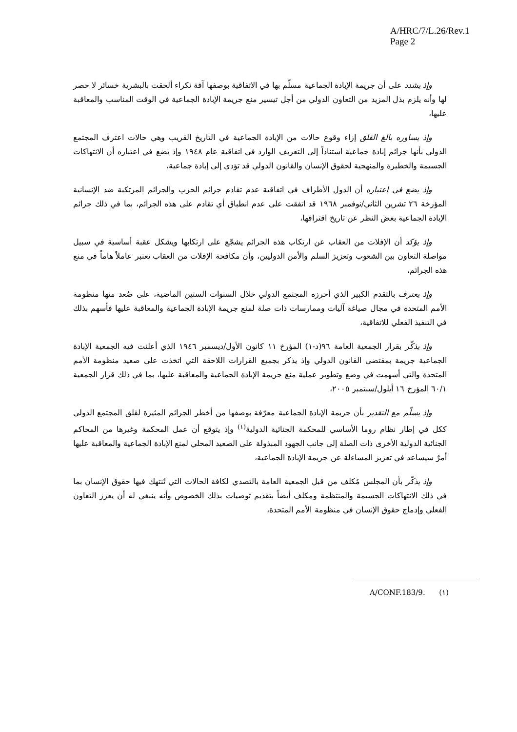A/HRC/7/L.26/Rev.1
Page 2
وإذ يشدد على أن جريمة الإبادة الجماعية مسلّم بها في الاتفاقية بوصفها آفة نكراء ألحقت بالبشرية خسائر لا حصر لها وأنه يلزم بذل المزيد من التعاون الدولي من أجل تيسير منع جريمة الإبادة الجماعية في الوقت المناسب والمعاقبة عليها،
وإذ يساوره بالغ القلق إزاء وقوع حالات من الإبادة الجماعية في التاريخ القريب وهي حالات اعترف المجتمع الدولي بأنها جرائم إبادة جماعية استناداً إلى التعريف الوارد في اتفاقية عام ١٩٤٨ وإذ يضع في اعتباره أن الانتهاكات الجسيمة والخطيرة والمنهجية لحقوق الإنسان والقانون الدولي قد تؤدي إلى إبادة جماعية،
وإذ يضع في اعتباره أن الدول الأطراف في اتفاقية عدم تقادم جرائم الحرب والجرائم المرتكبة ضد الإنسانية المؤرخة ٢٦ تشرين الثاني/نوفمبر ١٩٦٨ قد اتفقت على عدم انطباق أي تقادم على هذه الجرائم، بما في ذلك جرائم الإبادة الجماعية بغض النظر عن تاريخ اقترافها،
وإذ يؤكد أن الإفلات من العقاب عن ارتكاب هذه الجرائم يشجّع على ارتكابها ويشكل عقبة أساسية في سبيل مواصلة التعاون بين الشعوب وتعزيز السلم والأمن الدوليين، وأن مكافحة الإفلات من العقاب تعتبر عاملاً هاماً في منع هذه الجرائم،
وإذ يعترف بالتقدم الكبير الذي أحرزه المجتمع الدولي خلال السنوات الستين الماضية، على صُعد منها منظومة الأمم المتحدة في مجال صياغة آليات وممارسات ذات صلة لمنع جريمة الإبادة الجماعية والمعاقبة عليها فأسهم بذلك في التنفيذ الفعلي للاتفاقية،
وإذ يذكّر بقرار الجمعية العامة ٩٦(د-١) المؤرخ ١١ كانون الأول/ديسمبر ١٩٤٦ الذي أعلنت فيه الجمعية الإبادة الجماعية جريمة بمقتضى القانون الدولي وإذ يذكر بجميع القرارات اللاحقة التي اتخذت على صعيد منظومة الأمم المتحدة والتي أسهمت في وضع وتطوير عملية منع جريمة الإبادة الجماعية والمعاقبة عليها، بما في ذلك قرار الجمعية ٦٠/١ المؤرخ ١٦ أيلول/سبتمبر ٢٠٠٥،
وإذ يسلّم مع التقدير بأن جريمة الإبادة الجماعية معرّفة بوصفها من أخطر الجرائم المثيرة لقلق المجتمع الدولي ككل في إطار نظام روما الأساسي للمحكمة الجنائية الدولية<sup>(١)</sup> وإذ يتوقع أن عمل المحكمة وغيرها من المحاكم الجنائية الدولية الأخرى ذات الصلة إلى جانب الجهود المبذولة على الصعيد المحلي لمنع الإبادة الجماعية والمعاقبة عليها أمرٌ سيساعد في تعزيز المساءلة عن جريمة الإبادة الجماعية،
وإذ يذكّر بأن المجلس مُكلف من قبل الجمعية العامة بالتصدي لكافة الحالات التي تُنتهك فيها حقوق الإنسان بما في ذلك الانتهاكات الجسيمة والمنتظمة ومكلف أيضاً بتقديم توصيات بذلك الخصوص وأنه ينبغي له أن يعزز التعاون الفعلي وإدماج حقوق الإنسان في منظومة الأمم المتحدة،
(١) A/CONF.183/9.